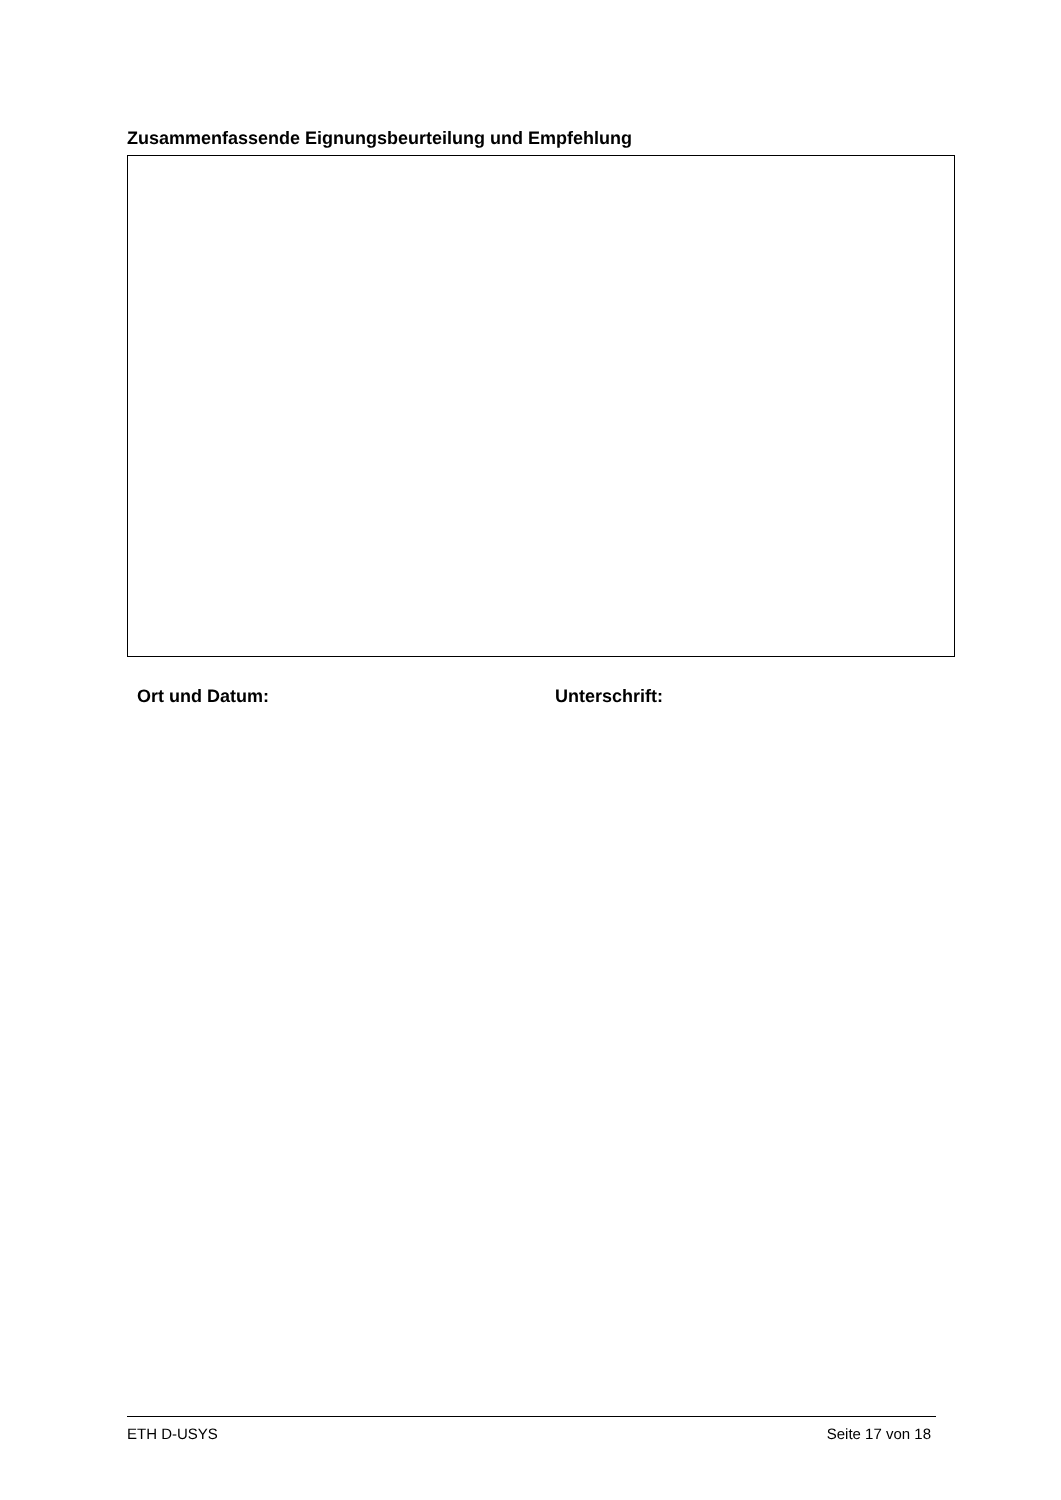Zusammenfassende Eignungsbeurteilung und Empfehlung
Ort und Datum: Unterschrift:
ETH D-USYS Seite 17 von 18